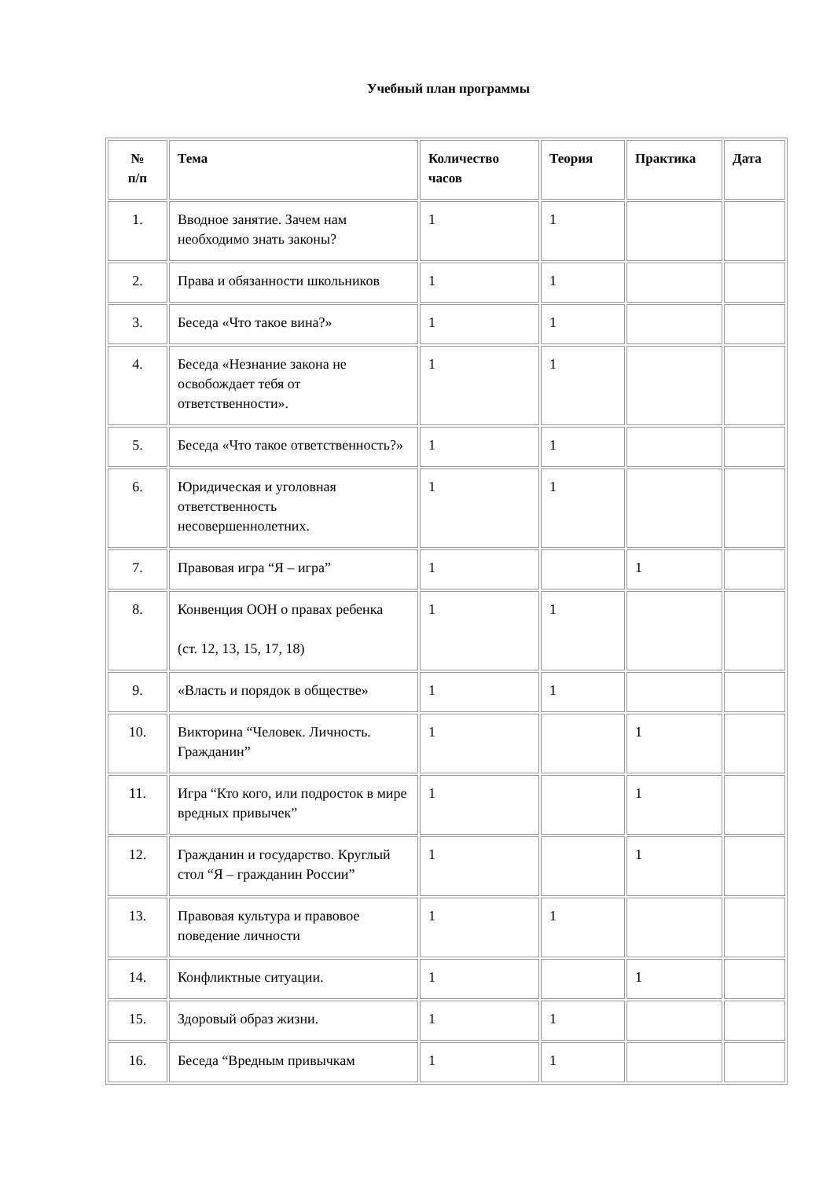Учебный план программы
| № п/п | Тема | Количество часов | Теория | Практика | Дата |
| --- | --- | --- | --- | --- | --- |
| 1. | Вводное занятие. Зачем нам необходимо знать законы? | 1 | 1 | | |
| 2. | Права и обязанности школьников | 1 | 1 | | |
| 3. | Беседа «Что такое вина?» | 1 | 1 | | |
| 4. | Беседа «Незнание закона не освобождает тебя от ответственности». | 1 | 1 | | |
| 5. | Беседа «Что такое ответственность?» | 1 | 1 | | |
| 6. | Юридическая и уголовная ответственность несовершеннолетних. | 1 | 1 | | |
| 7. | Правовая игра “Я – игра” | 1 | | 1 | |
| 8. | Конвенция ООН о правах ребенка (ст. 12, 13, 15, 17, 18) | 1 | 1 | | |
| 9. | «Власть и порядок в обществе» | 1 | 1 | | |
| 10. | Викторина “Человек. Личность. Гражданин” | 1 | | 1 | |
| 11. | Игра “Кто кого, или подросток в мире вредных привычек” | 1 | | 1 | |
| 12. | Гражданин и государство. Круглый стол “Я – гражданин России” | 1 | | 1 | |
| 13. | Правовая культура и правовое поведение личности | 1 | 1 | | |
| 14. | Конфликтные ситуации. | 1 | | 1 | |
| 15. | Здоровый образ жизни. | 1 | 1 | | |
| 16. | Беседа “Вредным привычкам | 1 | 1 | | |